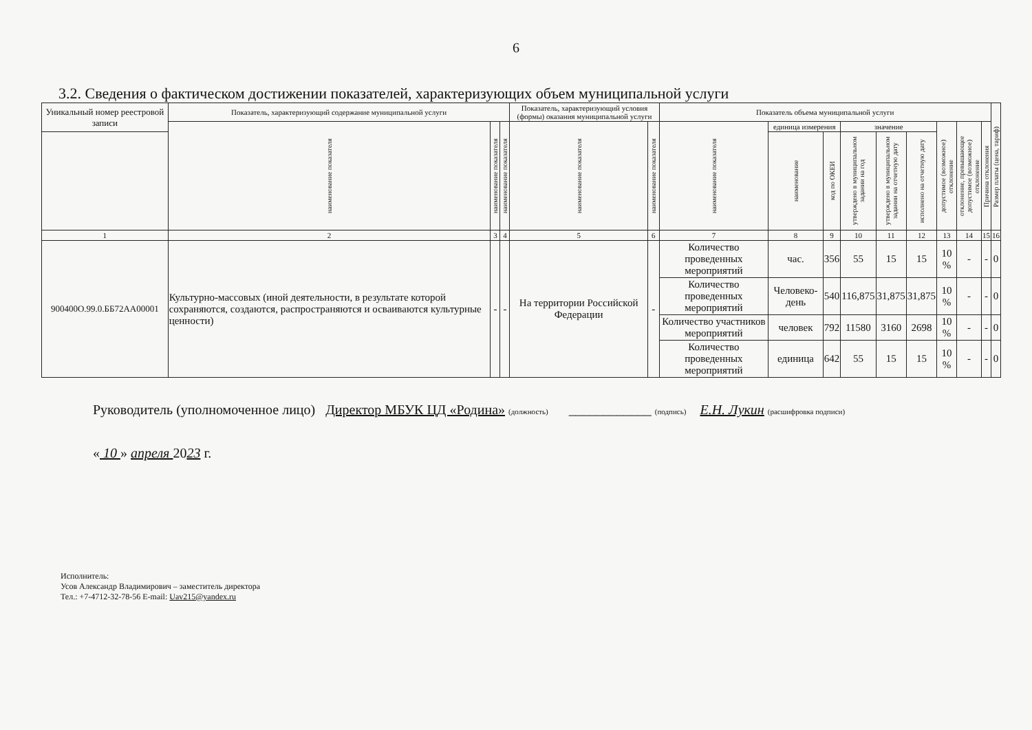6
3.2. Сведения о фактическом достижении показателей, характеризующих объем муниципальной услуги
| Уникальный номер реестровой записи | Показатель, характеризующий содержание муниципальной услуги | | | Показатель, характеризующий условия (формы) оказания муниципальной услуги | | Показатель объема муниципальной услуги | | | | | | | | | Размер платы (цена, тариф) |
| --- | --- | --- | --- | --- | --- | --- | --- | --- | --- | --- | --- | --- | --- | --- | --- |
| | наименование показателя | наименование показателя | наименование показателя | наименование показателя | наименование показателя | наименование показателя | единица измерения | | значение | | | допустимое (возможное) отклонение | отклонение, превышающее допустимое (возможное) отклонение | Причина отклонения | |
| | | | | | | | | | утверждено в муниципальном задании на год | утверждено в муниципальном задании на отчетную дату | исполнено на отчетную дату | | | | |
| | | | | | | | наименование | код по ОКЕИ | | | | | | | |
| 1 | 2 | 3 | 4 | 5 | 6 | 7 | 8 | 9 | 10 | 11 | 12 | 13 | 14 | 15 | 16 |
| 900400О.99.0.ББ72АА00001 | Культурно-массовых (иной деятельности, в результате которой сохраняются, создаются, распространяются и осваиваются культурные ценности) | - | - | На территории Российской Федерации | - | Количество проведенных мероприятий | час. | 356 | 55 | 15 | 15 | 10 % | - | - | 0 |
| | | | | | | Количество проведенных мероприятий | Человеко-день | 540 | 116,875 | 31,875 | 31,875 | 10 % | - | - | 0 |
| | | | | | | Количество участников мероприятий | человек | 792 | 11580 | 3160 | 2698 | 10 % | - | - | 0 |
| | | | | | | Количество проведенных мероприятий | единица | 642 | 55 | 15 | 15 | 10 % | - | - | 0 |
Руководитель (уполномоченное лицо) Директор МБУК ЦД «Родина» (должность) ____________ (подпись) Е.Н. Лукин (расшифровка подписи)
« 10 » апреля 2023 г.
Исполнитель:
Усов Александр Владимирович – заместитель директора
Тел.: +7-4712-32-78-56 E-mail: Uav215@yandex.ru